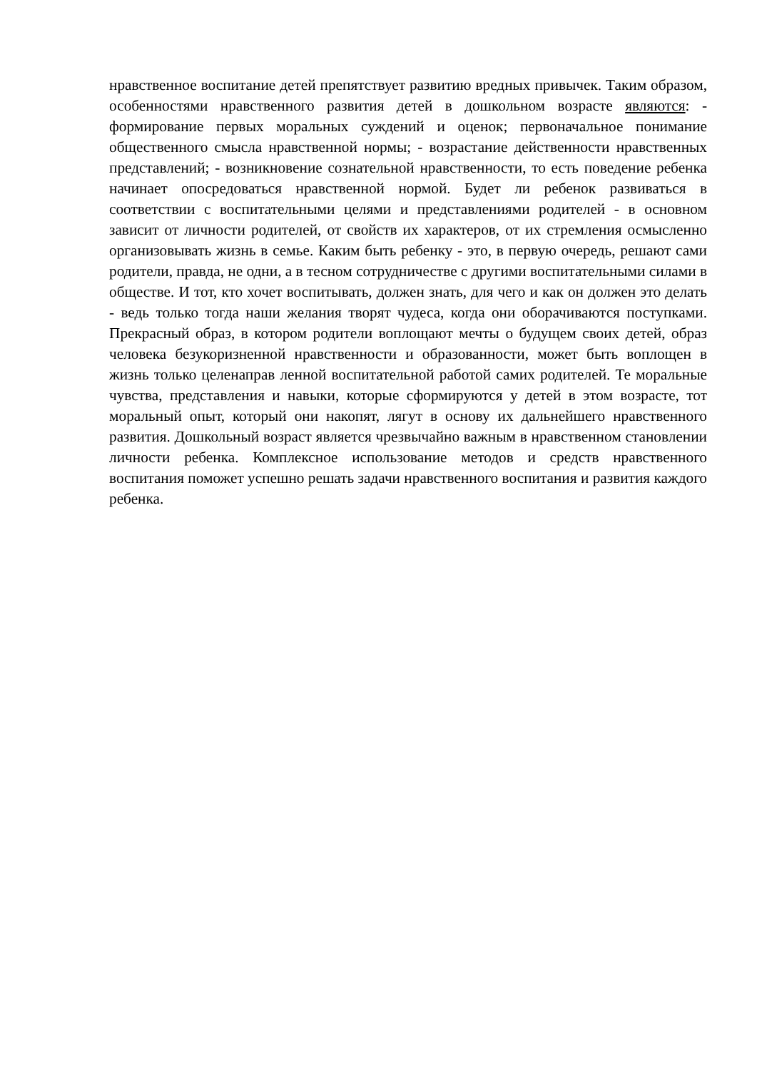нравственное воспитание детей препятствует развитию вредных привычек. Таким образом, особенностями нравственного развития детей в дошкольном возрасте являются: - формирование первых моральных суждений и оценок; первоначальное понимание общественного смысла нравственной нормы; - возрастание действенности нравственных представлений; - возникновение сознательной нравственности, то есть поведение ребенка начинает опосредоваться нравственной нормой. Будет ли ребенок развиваться в соответствии с воспитательными целями и представлениями родителей - в основном зависит от личности родителей, от свойств их характеров, от их стремления осмысленно организовывать жизнь в семье. Каким быть ребенку - это, в первую очередь, решают сами родители, правда, не одни, а в тесном сотрудничестве с другими воспитательными силами в обществе. И тот, кто хочет воспитывать, должен знать, для чего и как он должен это делать - ведь только тогда наши желания творят чудеса, когда они оборачиваются поступками. Прекрасный образ, в котором родители воплощают мечты о будущем своих детей, образ человека безукоризненной нравственности и образованности, может быть воплощен в жизнь только целенаправ ленной воспитательной работой самих родителей. Те моральные чувства, представления и навыки, которые сформируются у детей в этом возрасте, тот моральный опыт, который они накопят, лягут в основу их дальнейшего нравственного развития. Дошкольный возраст является чрезвычайно важным в нравственном становлении личности ребенка. Комплексное использование методов и средств нравственного воспитания поможет успешно решать задачи нравственного воспитания и развития каждого ребенка.